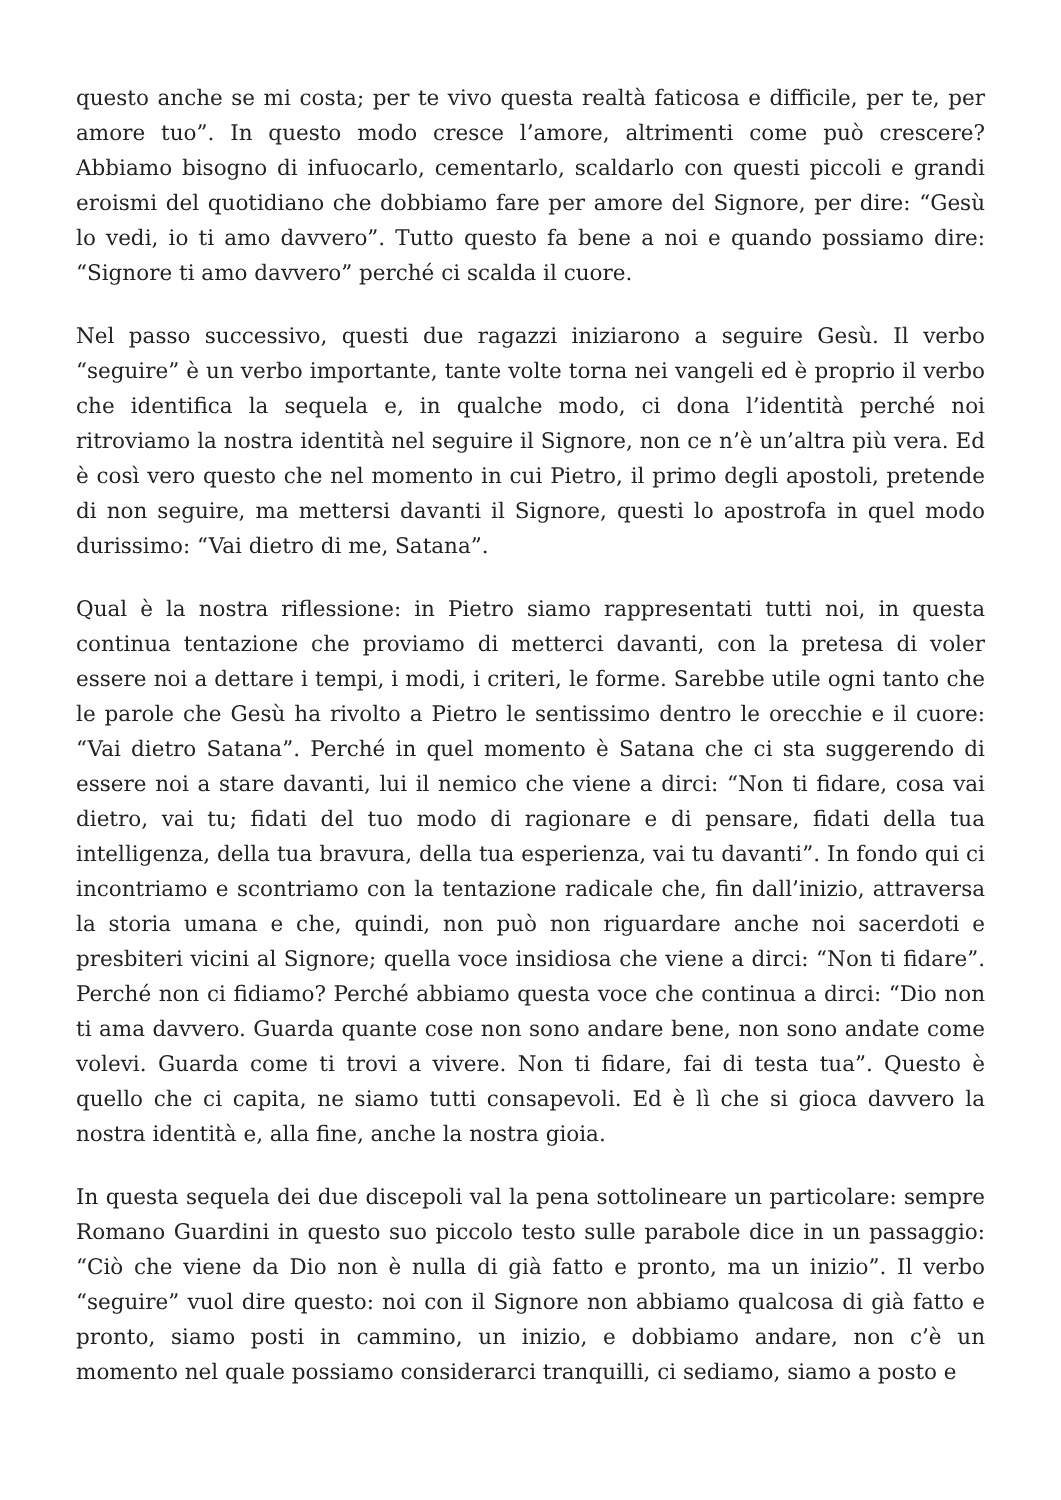questo anche se mi costa; per te vivo questa realtà faticosa e difficile, per te, per amore tuo”. In questo modo cresce l’amore, altrimenti come può crescere? Abbiamo bisogno di infuocarlo, cementarlo, scaldarlo con questi piccoli e grandi eroismi del quotidiano che dobbiamo fare per amore del Signore, per dire: “Gesù lo vedi, io ti amo davvero”. Tutto questo fa bene a noi e quando possiamo dire: “Signore ti amo davvero” perché ci scalda il cuore.
Nel passo successivo, questi due ragazzi iniziarono a seguire Gesù. Il verbo “seguire” è un verbo importante, tante volte torna nei vangeli ed è proprio il verbo che identifica la sequela e, in qualche modo, ci dona l’identità perché noi ritroviamo la nostra identità nel seguire il Signore, non ce n’è un’altra più vera. Ed è così vero questo che nel momento in cui Pietro, il primo degli apostoli, pretende di non seguire, ma mettersi davanti il Signore, questi lo apostrofa in quel modo durissimo: “Vai dietro di me, Satana”.
Qual è la nostra riflessione: in Pietro siamo rappresentati tutti noi, in questa continua tentazione che proviamo di metterci davanti, con la pretesa di voler essere noi a dettare i tempi, i modi, i criteri, le forme. Sarebbe utile ogni tanto che le parole che Gesù ha rivolto a Pietro le sentissimo dentro le orecchie e il cuore: “Vai dietro Satana”. Perché in quel momento è Satana che ci sta suggerendo di essere noi a stare davanti, lui il nemico che viene a dirci: “Non ti fidare, cosa vai dietro, vai tu; fidati del tuo modo di ragionare e di pensare, fidati della tua intelligenza, della tua bravura, della tua esperienza, vai tu davanti”. In fondo qui ci incontriamo e scontriamo con la tentazione radicale che, fin dall’inizio, attraversa la storia umana e che, quindi, non può non riguardare anche noi sacerdoti e presbiteri vicini al Signore; quella voce insidiosa che viene a dirci: “Non ti fidare”. Perché non ci fidiamo? Perché abbiamo questa voce che continua a dirci: “Dio non ti ama davvero. Guarda quante cose non sono andare bene, non sono andate come volevi. Guarda come ti trovi a vivere. Non ti fidare, fai di testa tua”. Questo è quello che ci capita, ne siamo tutti consapevoli. Ed è lì che si gioca davvero la nostra identità e, alla fine, anche la nostra gioia.
In questa sequela dei due discepoli val la pena sottolineare un particolare: sempre Romano Guardini in questo suo piccolo testo sulle parabole dice in un passaggio: “Ciò che viene da Dio non è nulla di già fatto e pronto, ma un inizio”. Il verbo “seguire” vuol dire questo: noi con il Signore non abbiamo qualcosa di già fatto e pronto, siamo posti in cammino, un inizio, e dobbiamo andare, non c’è un momento nel quale possiamo considerarci tranquilli, ci sediamo, siamo a posto e